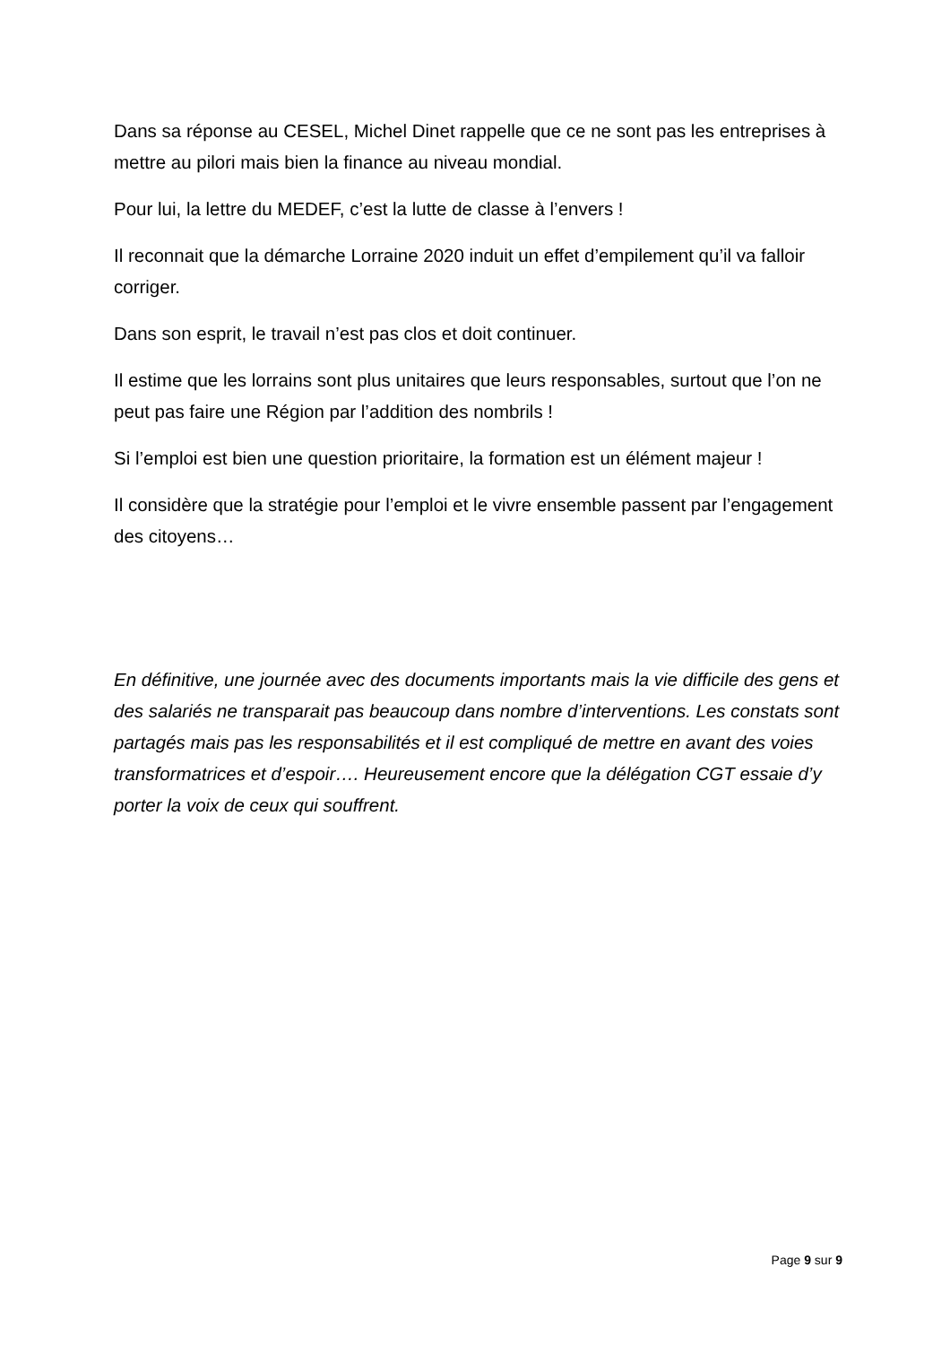Dans sa réponse au CESEL, Michel Dinet rappelle que ce ne sont pas les entreprises à mettre au pilori mais bien la finance au niveau mondial.
Pour lui, la lettre du MEDEF, c’est la lutte de classe à l’envers !
Il reconnait que la démarche Lorraine 2020 induit un effet d’empilement qu’il va falloir corriger.
Dans son esprit, le travail n’est pas clos et doit continuer.
Il estime que les lorrains sont plus unitaires que leurs responsables, surtout que l’on ne peut pas faire une Région par l’addition des nombrils !
Si l’emploi est bien une question prioritaire, la formation est un élément majeur !
Il considère que la stratégie pour l’emploi et le vivre ensemble passent par l’engagement des citoyens…
En définitive, une journée avec des documents importants mais la vie difficile des gens et des salariés ne transparait pas beaucoup dans nombre d’interventions. Les constats sont partagés mais pas les responsabilités et il est compliqué de mettre en avant des voies transformatrices et d’espoir…. Heureusement encore que la délégation CGT essaie d’y porter la voix de ceux qui souffrent.
Page 9 sur 9